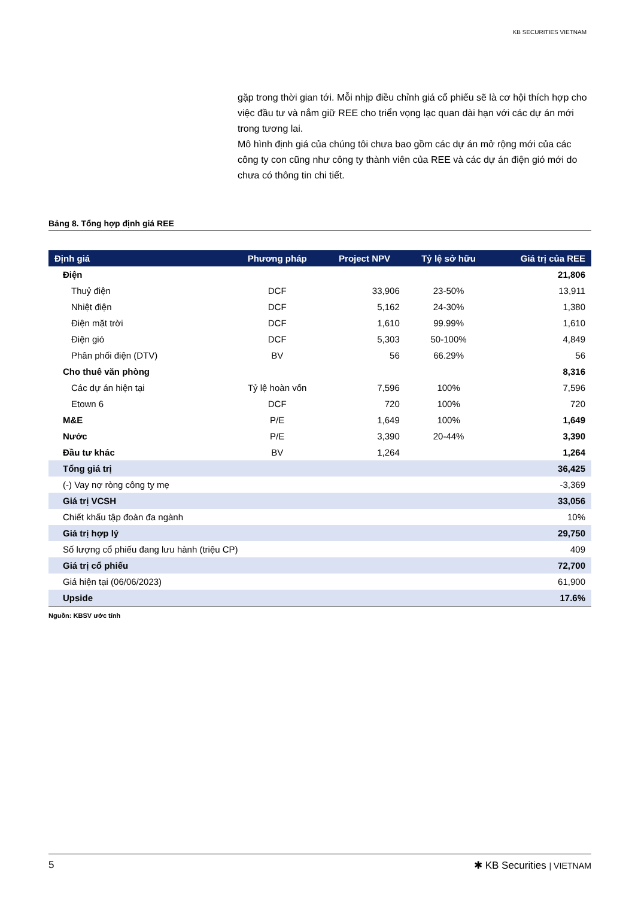KB SECURITIES VIETNAM
gặp trong thời gian tới. Mỗi nhịp điều chỉnh giá cổ phiếu sẽ là cơ hội thích hợp cho việc đầu tư và nắm giữ REE cho triển vọng lạc quan dài hạn với các dự án mới trong tương lai.
Mô hình định giá của chúng tôi chưa bao gồm các dự án mở rộng mới của các công ty con cũng như công ty thành viên của REE và các dự án điện gió mới do chưa có thông tin chi tiết.
Bảng 8. Tổng hợp định giá REE
| Định giá | Phương pháp | Project NPV | Tỷ lệ sở hữu | Giá trị của REE |
| --- | --- | --- | --- | --- |
| Điện | | | | 21,806 |
| Thuỷ điện | DCF | 33,906 | 23-50% | 13,911 |
| Nhiệt điện | DCF | 5,162 | 24-30% | 1,380 |
| Điện mặt trời | DCF | 1,610 | 99.99% | 1,610 |
| Điện gió | DCF | 5,303 | 50-100% | 4,849 |
| Phân phối điện (DTV) | BV | 56 | 66.29% | 56 |
| Cho thuê văn phòng | | | | 8,316 |
| Các dự án hiện tại | Tỷ lệ hoàn vốn | 7,596 | 100% | 7,596 |
| Etown 6 | DCF | 720 | 100% | 720 |
| M&E | P/E | 1,649 | 100% | 1,649 |
| Nước | P/E | 3,390 | 20-44% | 3,390 |
| Đầu tư khác | BV | 1,264 | | 1,264 |
| Tổng giá trị | | | | 36,425 |
| (-) Vay nợ ròng công ty mẹ | | | | -3,369 |
| Giá trị VCSH | | | | 33,056 |
| Chiết khấu tập đoàn đa ngành | | | | 10% |
| Giá trị hợp lý | | | | 29,750 |
| Số lượng cổ phiếu đang lưu hành (triệu CP) | | | | 409 |
| Giá trị cổ phiếu | | | | 72,700 |
| Giá hiện tại (06/06/2023) | | | | 61,900 |
| Upside | | | | 17.6% |
Nguồn: KBSV ước tính
5 ✱ KB Securities | VIETNAM